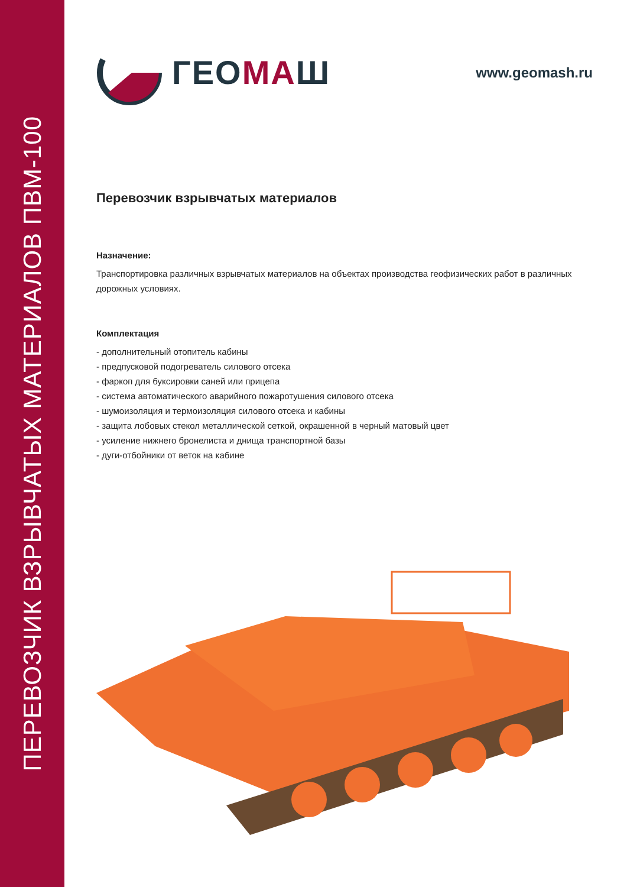ПЕРЕВОЗЧИК ВЗРЫВЧАТЫХ МАТЕРИАЛОВ ПВМ-100
ГЕОМАШ
www.geomash.ru
Перевозчик взрывчатых материалов
Назначение:
Транспортировка различных взрывчатых материалов на объектах производства геофизических работ в различных дорожных условиях.
Комплектация
- дополнительный отопитель кабины
- предпусковой подогреватель силового отсека
- фаркоп для буксировки саней или прицепа
- система автоматического аварийного пожаротушения силового отсека
- шумоизоляция и термоизоляция силового отсека и кабины
- защита лобовых стекол металлической сеткой, окрашенной в черный матовый цвет
- усиление нижнего бронелиста и днища транспортной базы
- дуги-отбойники от веток на кабине